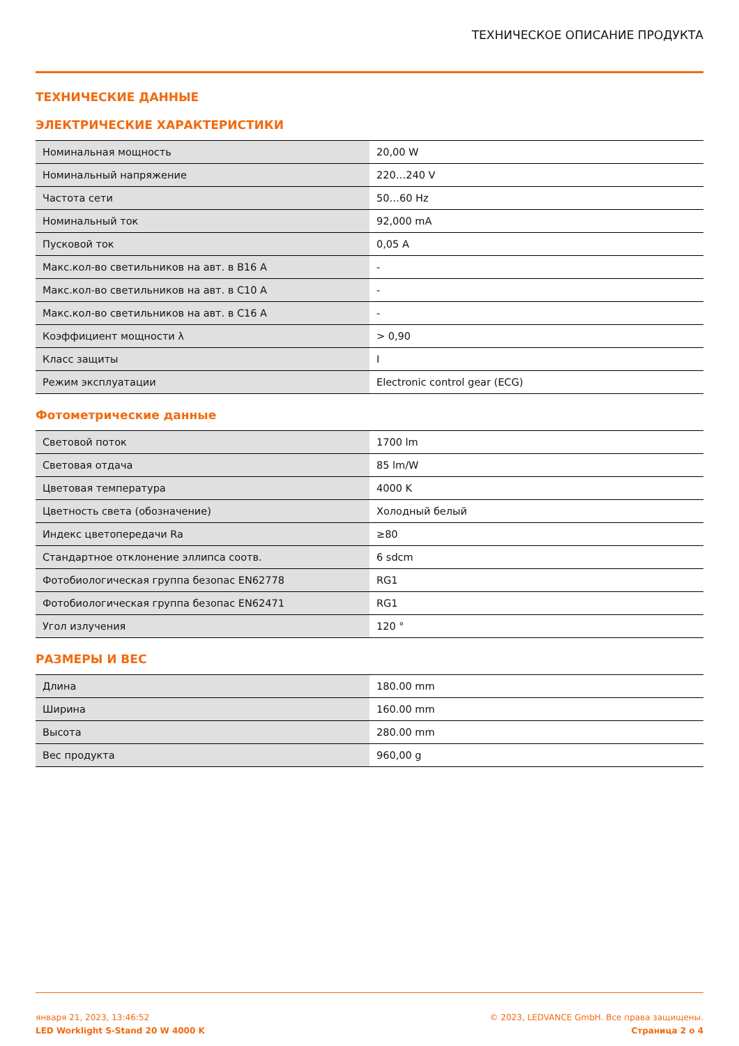ТЕХНИЧЕСКОЕ ОПИСАНИЕ ПРОДУКТА
ТЕХНИЧЕСКИЕ ДАННЫЕ
ЭЛЕКТРИЧЕСКИЕ ХАРАКТЕРИСТИКИ
| Номинальная мощность | 20,00 W |
| Номинальный напряжение | 220…240 V |
| Частота сети | 50…60 Hz |
| Номинальный ток | 92,000 mA |
| Пусковой ток | 0,05 A |
| Макс.кол-во светильников на авт. в B16 A | - |
| Макс.кол-во светильников на авт. в C10 A | - |
| Макс.кол-во светильников на авт. в C16 A | - |
| Коэффициент мощности λ | > 0,90 |
| Класс защиты | I |
| Режим эксплуатации | Electronic control gear (ECG) |
Фотометрические данные
| Световой поток | 1700 lm |
| Световая отдача | 85 lm/W |
| Цветовая температура | 4000 K |
| Цветность света (обозначение) | Холодный белый |
| Индекс цветопередачи Ra | ≥80 |
| Стандартное отклонение эллипса соотв. | 6 sdcm |
| Фотобиологическая группа безопас EN62778 | RG1 |
| Фотобиологическая группа безопас EN62471 | RG1 |
| Угол излучения | 120 ° |
РАЗМЕРЫ И ВЕС
| Длина | 180.00 mm |
| Ширина | 160.00 mm |
| Высота | 280.00 mm |
| Вес продукта | 960,00 g |
января 21, 2023, 13:46:52
LED Worklight S-Stand 20 W 4000 K
© 2023, LEDVANCE GmbH. Все права защищены.
Страница 2 о 4